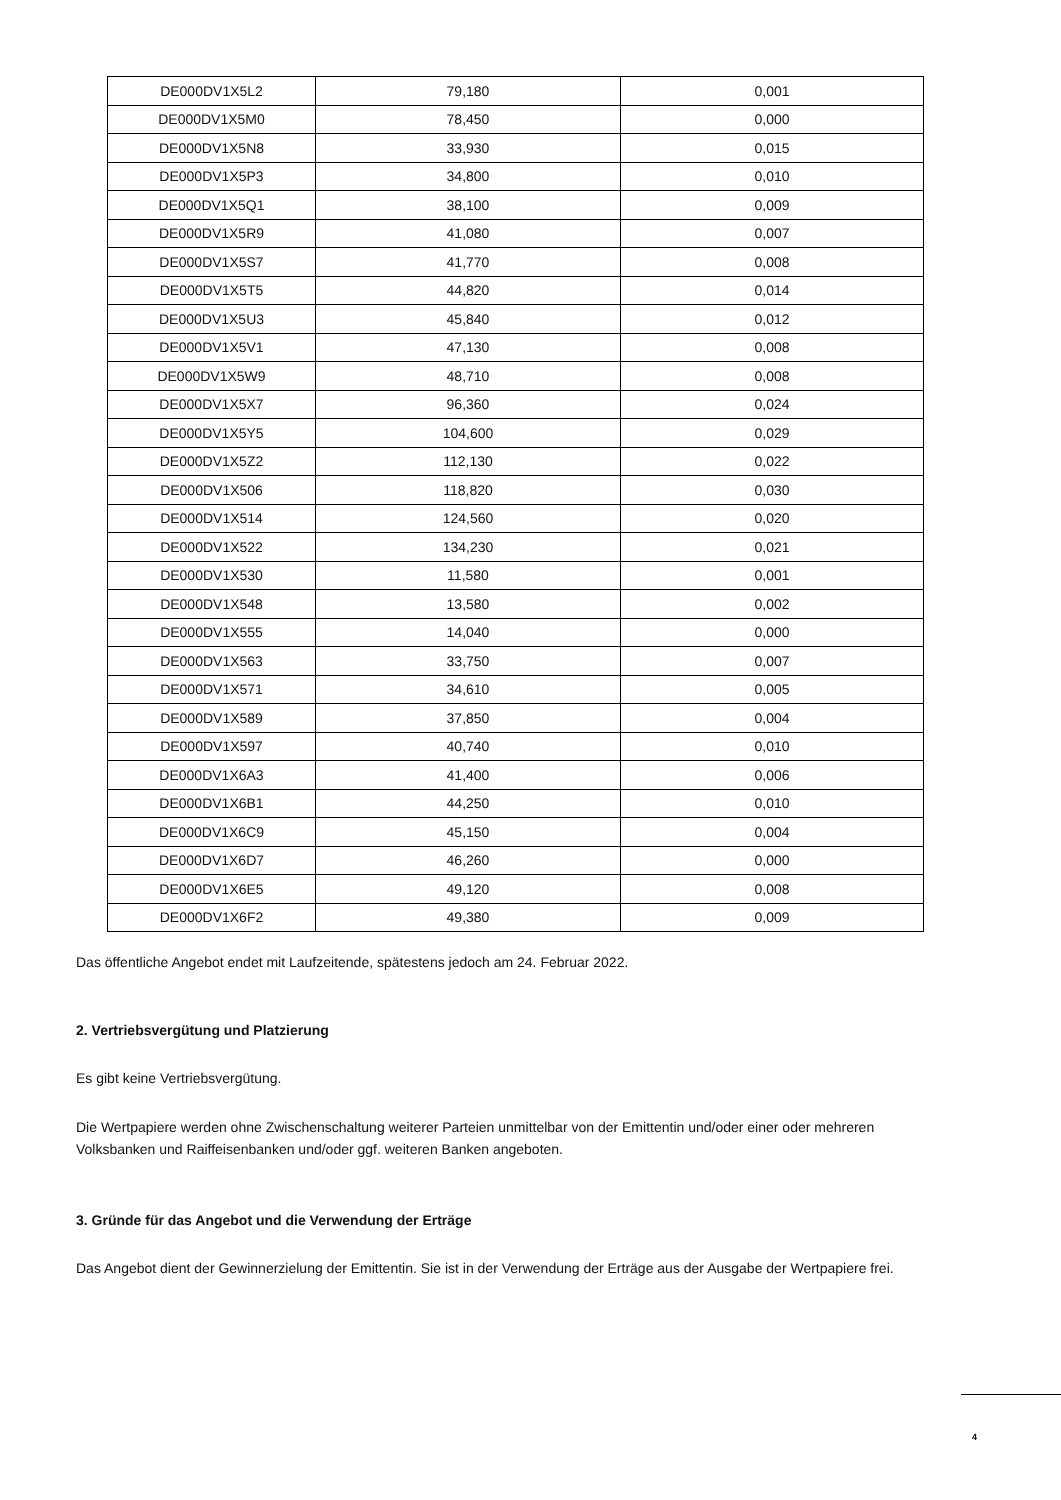| DE000DV1X5L2 | 79,180 | 0,001 |
| DE000DV1X5M0 | 78,450 | 0,000 |
| DE000DV1X5N8 | 33,930 | 0,015 |
| DE000DV1X5P3 | 34,800 | 0,010 |
| DE000DV1X5Q1 | 38,100 | 0,009 |
| DE000DV1X5R9 | 41,080 | 0,007 |
| DE000DV1X5S7 | 41,770 | 0,008 |
| DE000DV1X5T5 | 44,820 | 0,014 |
| DE000DV1X5U3 | 45,840 | 0,012 |
| DE000DV1X5V1 | 47,130 | 0,008 |
| DE000DV1X5W9 | 48,710 | 0,008 |
| DE000DV1X5X7 | 96,360 | 0,024 |
| DE000DV1X5Y5 | 104,600 | 0,029 |
| DE000DV1X5Z2 | 112,130 | 0,022 |
| DE000DV1X506 | 118,820 | 0,030 |
| DE000DV1X514 | 124,560 | 0,020 |
| DE000DV1X522 | 134,230 | 0,021 |
| DE000DV1X530 | 11,580 | 0,001 |
| DE000DV1X548 | 13,580 | 0,002 |
| DE000DV1X555 | 14,040 | 0,000 |
| DE000DV1X563 | 33,750 | 0,007 |
| DE000DV1X571 | 34,610 | 0,005 |
| DE000DV1X589 | 37,850 | 0,004 |
| DE000DV1X597 | 40,740 | 0,010 |
| DE000DV1X6A3 | 41,400 | 0,006 |
| DE000DV1X6B1 | 44,250 | 0,010 |
| DE000DV1X6C9 | 45,150 | 0,004 |
| DE000DV1X6D7 | 46,260 | 0,000 |
| DE000DV1X6E5 | 49,120 | 0,008 |
| DE000DV1X6F2 | 49,380 | 0,009 |
Das öffentliche Angebot endet mit Laufzeitende, spätestens jedoch am 24. Februar 2022.
2. Vertriebsvergütung und Platzierung
Es gibt keine Vertriebsvergütung.
Die Wertpapiere werden ohne Zwischenschaltung weiterer Parteien unmittelbar von der Emittentin und/oder einer oder mehreren Volksbanken und Raiffeisenbanken und/oder ggf. weiteren Banken angeboten.
3. Gründe für das Angebot und die Verwendung der Erträge
Das Angebot dient der Gewinnerzielung der Emittentin. Sie ist in der Verwendung der Erträge aus der Ausgabe der Wertpapiere frei.
4